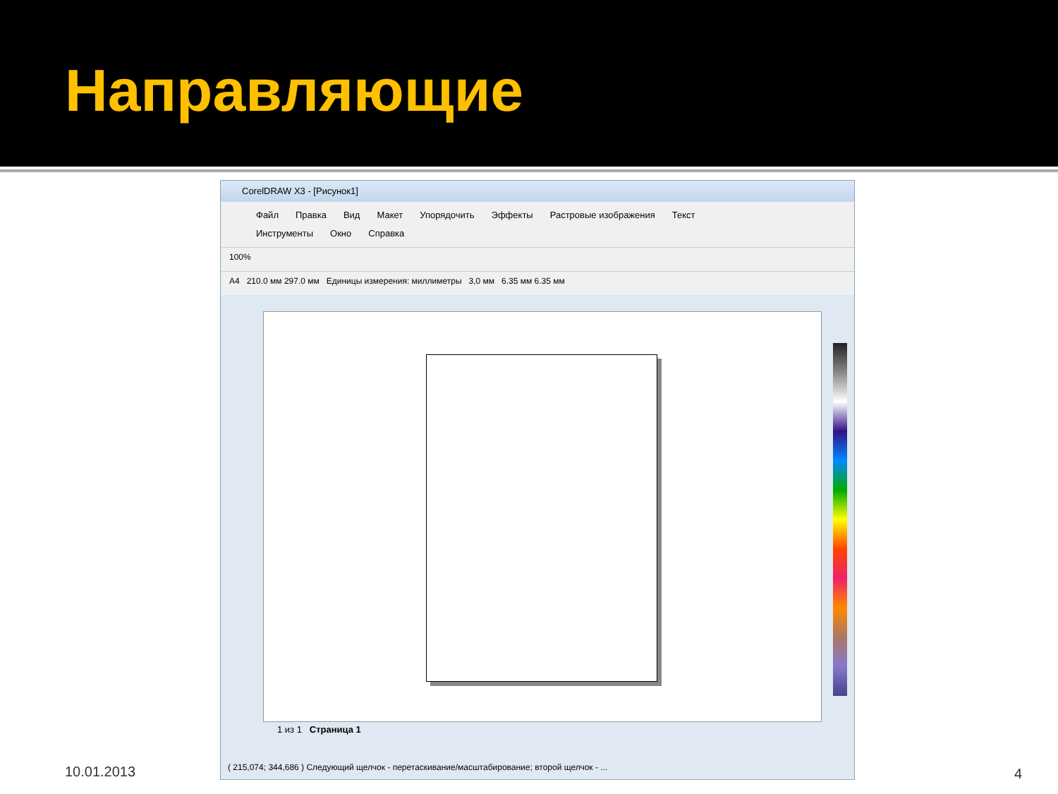Направляющие
CorelDRAW X3 - [Рисунок1]
Файл Правка Вид Макет Упорядочить Эффекты Растровые изображения Текст
Инструменты Окно Справка
100%
A4 210.0 мм 297.0 мм Единицы измерения: миллиметры 3,0 мм 6.35 мм 6.35 мм
1 из 1 Страница 1
( 215,074; 344,686 ) Следующий щелчок - перетаскивание/масштабирование; второй щелчок - ...
10.01.2013 4